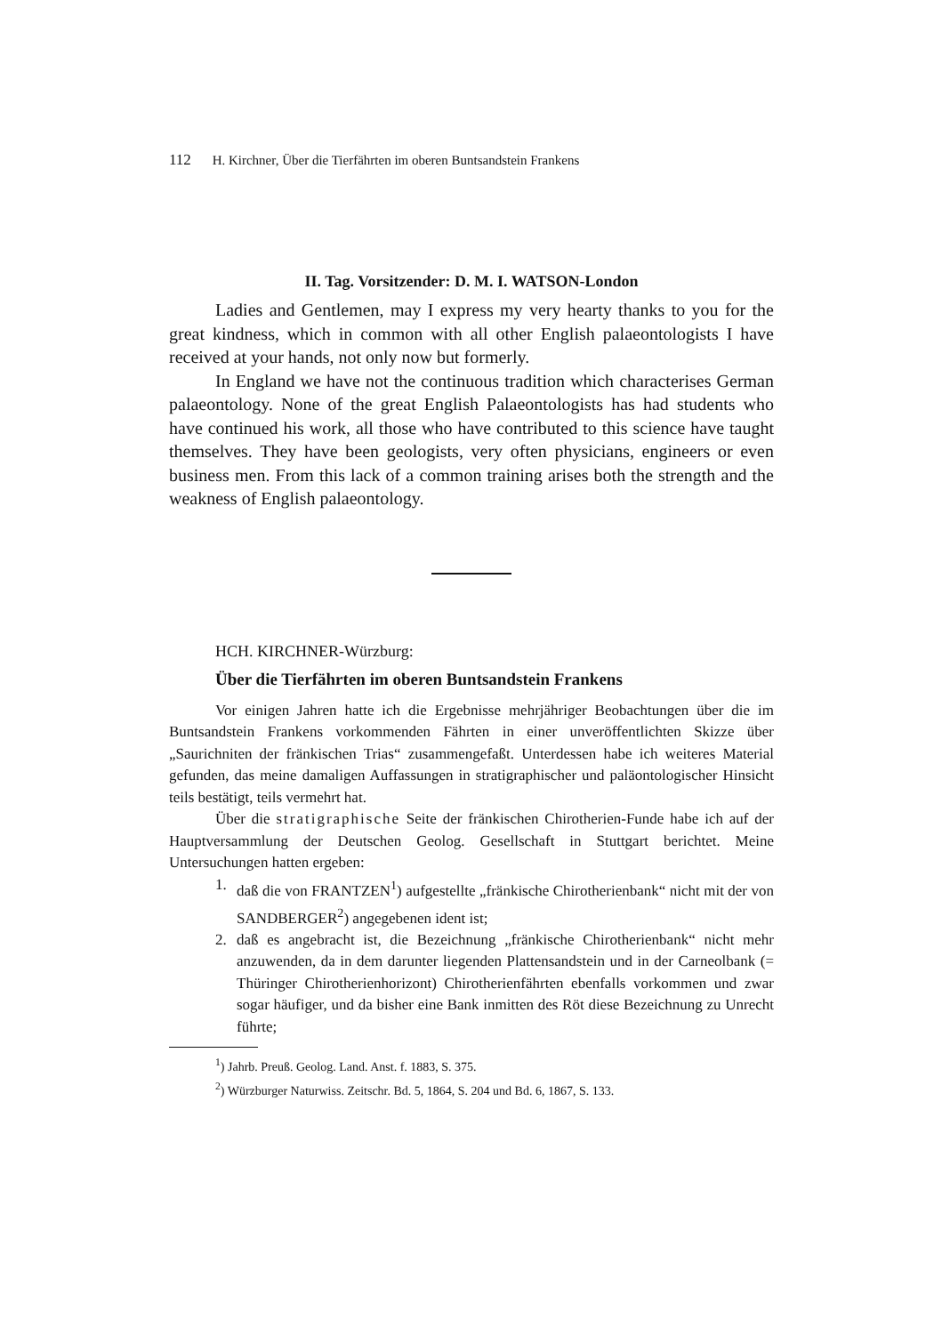112 H. Kirchner, Über die Tierfährten im oberen Buntsandstein Frankens
II. Tag. Vorsitzender: D. M. I. WATSON-London
Ladies and Gentlemen, may I express my very hearty thanks to you for the great kindness, which in common with all other English palaeontologists I have received at your hands, not only now but formerly.
In England we have not the continuous tradition which characterises German palaeontology. None of the great English Palaeontologists has had students who have continued his work, all those who have contributed to this science have taught themselves. They have been geologists, very often physicians, engineers or even business men. From this lack of a common training arises both the strength and the weakness of English palaeontology.
HCH. KIRCHNER-Würzburg:
Über die Tierfährten im oberen Buntsandstein Frankens
Vor einigen Jahren hatte ich die Ergebnisse mehrjähriger Beobachtungen über die im Buntsandstein Frankens vorkommenden Fährten in einer unveröffentlichten Skizze über „Saurichniten der fränkischen Trias“ zusammengefaßt. Unterdessen habe ich weiteres Material gefunden, das meine damaligen Auffassungen in stratigraphischer und paläontologischer Hinsicht teils bestätigt, teils vermehrt hat.
Über die stratigraphische Seite der fränkischen Chirotherien-Funde habe ich auf der Hauptversammlung der Deutschen Geolog. Gesellschaft in Stuttgart berichtet. Meine Untersuchungen hatten ergeben:
1. daß die von FRANTZEN<sup>1</sup>) aufgestellte „fränkische Chirotherienbank“ nicht mit der von SANDBERGER<sup>2</sup>) angegebenen ident ist;
2. daß es angebracht ist, die Bezeichnung „fränkische Chirotherienbank“ nicht mehr anzuwenden, da in dem darunter liegenden Plattensandstein und in der Carneolbank (= Thüringer Chirotherienhorizont) Chirotherienfährten ebenfalls vorkommen und zwar sogar häufiger, und da bisher eine Bank inmitten des Röt diese Bezeichnung zu Unrecht führte;
<sup>1</sup>) Jahrb. Preuß. Geolog. Land. Anst. f. 1883, S. 375.
<sup>2</sup>) Würzburger Naturwiss. Zeitschr. Bd. 5, 1864, S. 204 und Bd. 6, 1867, S. 133.